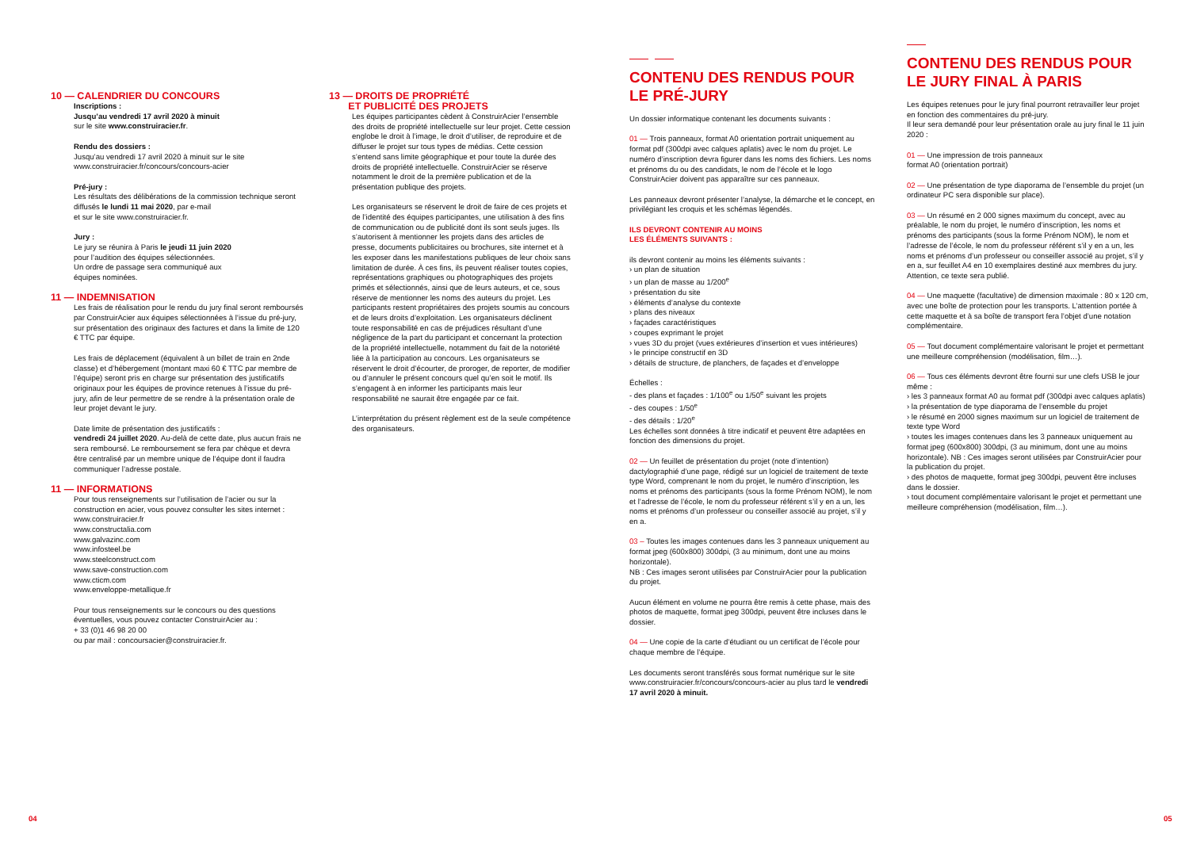10 — CALENDRIER DU CONCOURS
Inscriptions :
Jusqu’au vendredi 17 avril 2020 à minuit
sur le site www.construiracier.fr.
Rendu des dossiers :
Jusqu’au vendredi 17 avril 2020 à minuit sur le site
www.construiracier.fr/concours/concours-acier
Pré-jury :
Les résultats des délibérations de la commission technique seront diffusés le lundi 11 mai 2020, par e-mail
et sur le site www.construiracier.fr.
Jury :
Le jury se réunira à Paris le jeudi 11 juin 2020
pour l’audition des équipes sélectionnées.
Un ordre de passage sera communiqué aux
équipes nominées.
11 — INDEMNISATION
Les frais de réalisation pour le rendu du jury final seront remboursés par ConstruirAcier aux équipes sélectionnées à l’issue du pré-jury, sur présentation des originaux des factures et dans la limite de 120 € TTC par équipe.
Les frais de déplacement (équivalent à un billet de train en 2nde classe) et d’hébergement (montant maxi 60 € TTC par membre de l’équipe) seront pris en charge sur présentation des justificatifs originaux pour les équipes de province retenues à l’issue du pré-jury, afin de leur permettre de se rendre à la présentation orale de leur projet devant le jury.
Date limite de présentation des justificatifs :
vendredi 24 juillet 2020. Au-delà de cette date, plus aucun frais ne sera remboursé. Le remboursement se fera par chèque et devra être centralisé par un membre unique de l’équipe dont il faudra communiquer l’adresse postale.
11 — INFORMATIONS
Pour tous renseignements sur l’utilisation de l’acier ou sur la construction en acier, vous pouvez consulter les sites internet :
www.construiracier.fr
www.constructalia.com
www.galvazinc.com
www.infosteel.be
www.steelconstruct.com
www.save-construction.com
www.cticm.com
www.enveloppe-metallique.fr
Pour tous renseignements sur le concours ou des questions éventuelles, vous pouvez contacter ConstruirAcier au :
+ 33 (0)1 46 98 20 00
ou par mail : concoursacier@construiracier.fr.
13 — DROITS DE PROPRIÉTÉ
ET PUBLICITÉ DES PROJETS
Les équipes participantes cèdent à ConstruirAcier l’ensemble des droits de propriété intellectuelle sur leur projet. Cette cession englobe le droit à l’image, le droit d’utiliser, de reproduire et de diffuser le projet sur tous types de médias. Cette cession s’entend sans limite géographique et pour toute la durée des droits de propriété intellectuelle. ConstruirAcier se réserve notamment le droit de la première publication et de la présentation publique des projets.
Les organisateurs se réservent le droit de faire de ces projets et de l’identité des équipes participantes, une utilisation à des fins de communication ou de publicité dont ils sont seuls juges. Ils s’autorisent à mentionner les projets dans des articles de presse, documents publicitaires ou brochures, site internet et à les exposer dans les manifestations publiques de leur choix sans limitation de durée. À ces fins, ils peuvent réaliser toutes copies, représentations graphiques ou photographiques des projets primés et sélectionnés, ainsi que de leurs auteurs, et ce, sous réserve de mentionner les noms des auteurs du projet. Les participants restent propriétaires des projets soumis au concours et de leurs droits d’exploitation. Les organisateurs déclinent toute responsabilité en cas de préjudices résultant d’une négligence de la part du participant et concernant la protection de la propriété intellectuelle, notamment du fait de la notoriété liée à la participation au concours. Les organisateurs se réservent le droit d’écourter, de proroger, de reporter, de modifier ou d’annuler le présent concours quel qu’en soit le motif. Ils s’engagent à en informer les participants mais leur responsabilité ne saurait être engagée par ce fait.
L’interprétation du présent règlement est de la seule compétence des organisateurs.
CONTENU DES RENDUS POUR
LE PRÉ-JURY
Un dossier informatique contenant les documents suivants :
01 — Trois panneaux, format A0 orientation portrait uniquement au format pdf (300dpi avec calques aplatis) avec le nom du projet. Le numéro d’inscription devra figurer dans les noms des fichiers. Les noms et prénoms du ou des candidats, le nom de l’école et le logo ConstruirAcier doivent pas apparaître sur ces panneaux.
Les panneaux devront présenter l’analyse, la démarche et le concept, en privilégiant les croquis et les schémas légendés.
ILS DEVRONT CONTENIR AU MOINS
LES ÉLÉMENTS SUIVANTS :
ils devront contenir au moins les éléments suivants :
› un plan de situation
› un plan de masse au 1/200<sup>e</sup>
› présentation du site
› éléments d’analyse du contexte
› plans des niveaux
› façades caractéristiques
› coupes exprimant le projet
› vues 3D du projet (vues extérieures d’insertion et vues intérieures)
› le principe constructif en 3D
› détails de structure, de planchers, de façades et d’enveloppe
Échelles :
- des plans et façades : 1/100<sup>e</sup> ou 1/50<sup>e</sup> suivant les projets
- des coupes : 1/50<sup>e</sup>
- des détails : 1/20<sup>e</sup>
Les échelles sont données à titre indicatif et peuvent être adaptées en fonction des dimensions du projet.
02 — Un feuillet de présentation du projet (note d’intention) dactylographié d’une page, rédigé sur un logiciel de traitement de texte type Word, comprenant le nom du projet, le numéro d’inscription, les noms et prénoms des participants (sous la forme Prénom NOM), le nom et l’adresse de l’école, le nom du professeur référent s’il y en a un, les noms et prénoms d’un professeur ou conseiller associé au projet, s’il y en a.
03 – Toutes les images contenues dans les 3 panneaux uniquement au format jpeg (600x800) 300dpi, (3 au minimum, dont une au moins horizontale).
NB : Ces images seront utilisées par ConstruirAcier pour la publication du projet.
Aucun élément en volume ne pourra être remis à cette phase, mais des photos de maquette, format jpeg 300dpi, peuvent être incluses dans le dossier.
04 — Une copie de la carte d’étudiant ou un certificat de l’école pour chaque membre de l’équipe.
Les documents seront transférés sous format numérique sur le site www.construiracier.fr/concours/concours-acier au plus tard le vendredi 17 avril 2020 à minuit.
CONTENU DES RENDUS POUR
LE JURY FINAL À PARIS
Les équipes retenues pour le jury final pourront retravailler leur projet en fonction des commentaires du pré-jury.
Il leur sera demandé pour leur présentation orale au jury final le 11 juin 2020 :
01 — Une impression de trois panneaux
format A0 (orientation portrait)
02 — Une présentation de type diaporama de l’ensemble du projet (un ordinateur PC sera disponible sur place).
03 — Un résumé en 2 000 signes maximum du concept, avec au préalable, le nom du projet, le numéro d’inscription, les noms et prénoms des participants (sous la forme Prénom NOM), le nom et l’adresse de l’école, le nom du professeur référent s’il y en a un, les noms et prénoms d’un professeur ou conseiller associé au projet, s’il y en a, sur feuillet A4 en 10 exemplaires destiné aux membres du jury.
Attention, ce texte sera publié.
04 — Une maquette (facultative) de dimension maximale : 80 x 120 cm, avec une boîte de protection pour les transports. L’attention portée à cette maquette et à sa boîte de transport fera l’objet d’une notation complémentaire.
05 — Tout document complémentaire valorisant le projet et permettant une meilleure compréhension (modélisation, film…).
06 — Tous ces éléments devront être fourni sur une clefs USB le jour même :
› les 3 panneaux format A0 au format pdf (300dpi avec calques aplatis)
› la présentation de type diaporama de l’ensemble du projet
› le résumé en 2000 signes maximum sur un logiciel de traitement de texte type Word
› toutes les images contenues dans les 3 panneaux uniquement au format jpeg (600x800) 300dpi, (3 au minimum, dont une au moins horizontale). NB : Ces images seront utilisées par ConstruirAcier pour la publication du projet.
› des photos de maquette, format jpeg 300dpi, peuvent être incluses dans le dossier.
› tout document complémentaire valorisant le projet et permettant une meilleure compréhension (modélisation, film…).
04 05